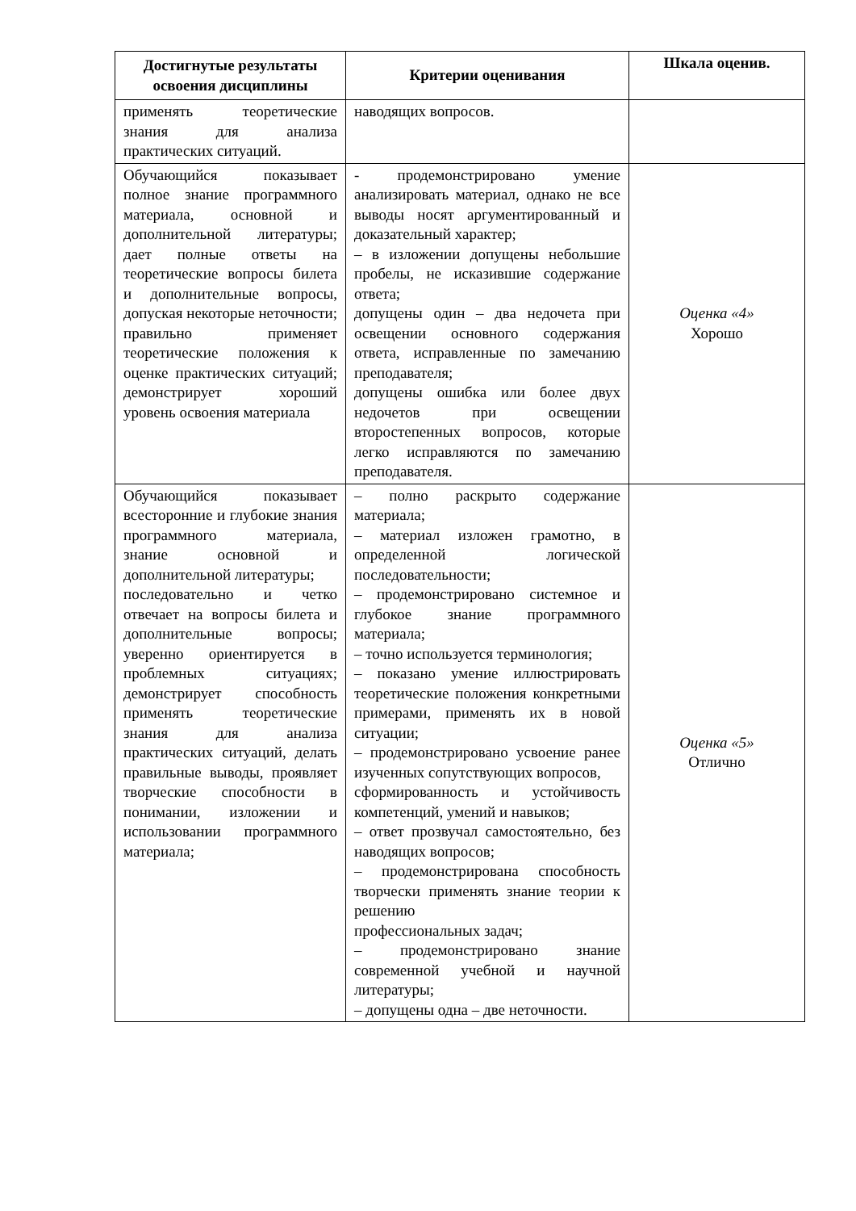| Достигнутые результаты освоения дисциплины | Критерии оценивания | Шкала оценив. |
| --- | --- | --- |
| применять теоретические знания для анализа практических ситуаций. | наводящих вопросов. | |
| Обучающийся показывает полное знание программного материала, основной и дополнительной литературы; дает полные ответы на теоретические вопросы билета и дополнительные вопросы, допуская некоторые неточности; правильно применяет теоретические положения к оценке практических ситуаций; демонстрирует хороший уровень освоения материала | - продемонстрировано умение анализировать материал, однако не все выводы носят аргументированный и доказательный характер; – в изложении допущены небольшие пробелы, не исказившие содержание ответа; допущены один – два недочета при освещении основного содержания ответа, исправленные по замечанию преподавателя; допущены ошибка или более двух недочетов при освещении второстепенных вопросов, которые легко исправляются по замечанию преподавателя. | Оценка «4» Хорошо |
| Обучающийся показывает всесторонние и глубокие знания программного материала, знание основной и дополнительной литературы; последовательно и четко отвечает на вопросы билета и дополнительные вопросы; уверенно ориентируется в проблемных ситуациях; демонстрирует способность применять теоретические знания для анализа практических ситуаций, делать правильные выводы, проявляет творческие способности в понимании, изложении и использовании программного материала; | – полно раскрыто содержание материала; – материал изложен грамотно, в определенной логической последовательности; – продемонстрировано системное и глубокое знание программного материала; – точно используется терминология; – показано умение иллюстрировать теоретические положения конкретными примерами, применять их в новой ситуации; – продемонстрировано усвоение ранее изученных сопутствующих вопросов, сформированность и устойчивость компетенций, умений и навыков; – ответ прозвучал самостоятельно, без наводящих вопросов; – продемонстрирована способность творчески применять знание теории к решению профессиональных задач; – продемонстрировано знание современной учебной и научной литературы; – допущены одна – две неточности. | Оценка «5» Отлично |